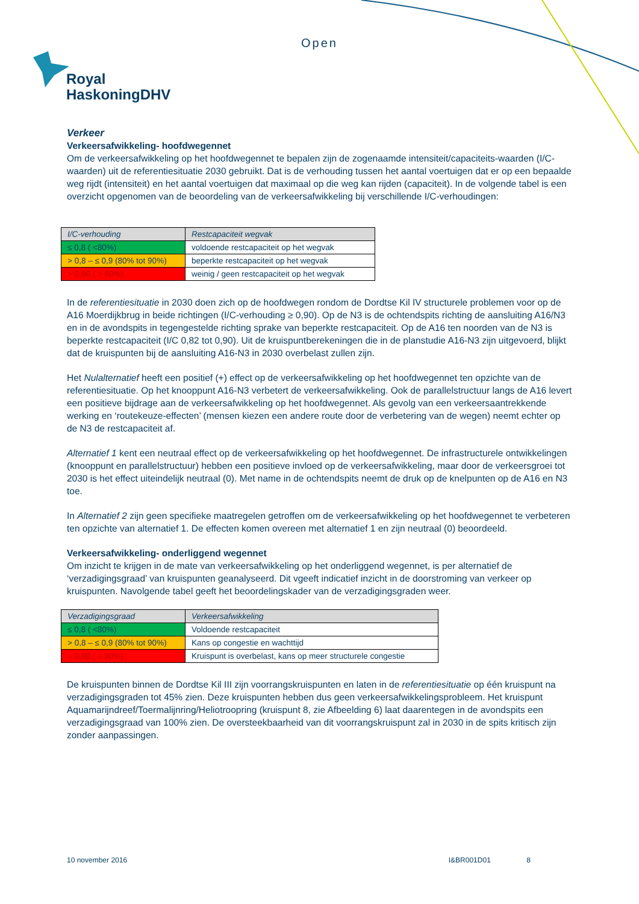Open
Royal
HaskoningDHV
Verkeer
Verkeersafwikkeling- hoofdwegennet
Om de verkeersafwikkeling op het hoofdwegennet te bepalen zijn de zogenaamde intensiteit/capaciteits-waarden (I/C-waarden) uit de referentiesituatie 2030 gebruikt. Dat is de verhouding tussen het aantal voertuigen dat er op een bepaalde weg rijdt (intensiteit) en het aantal voertuigen dat maximaal op die weg kan rijden (capaciteit). In de volgende tabel is een overzicht opgenomen van de beoordeling van de verkeersafwikkeling bij verschillende I/C-verhoudingen:
| I/C-verhouding | Restcapaciteit wegvak |
| --- | --- |
| ≤ 0,8 ( <80%) | voldoende restcapaciteit op het wegvak |
| > 0,8 – ≤ 0,9 (80% tot 90%) | beperkte restcapaciteit op het wegvak |
| > 0,90 ( > 90%) | weinig / geen restcapaciteit op het wegvak |
In de referentiesituatie in 2030 doen zich op de hoofdwegen rondom de Dordtse Kil IV structurele problemen voor op de A16 Moerdijkbrug in beide richtingen (I/C-verhouding ≥ 0,90). Op de N3 is de ochtendspits richting de aansluiting A16/N3 en in de avondspits in tegengestelde richting sprake van beperkte restcapaciteit. Op de A16 ten noorden van de N3 is beperkte restcapaciteit (I/C 0,82 tot 0,90). Uit de kruispuntberekeningen die in de planstudie A16-N3 zijn uitgevoerd, blijkt dat de kruispunten bij de aansluiting A16-N3 in 2030 overbelast zullen zijn.
Het Nulalternatief heeft een positief (+) effect op de verkeersafwikkeling op het hoofdwegennet ten opzichte van de referentiesituatie. Op het knooppunt A16-N3 verbetert de verkeersafwikkeling. Ook de parallelstructuur langs de A16 levert een positieve bijdrage aan de verkeersafwikkeling op het hoofdwegennet. Als gevolg van een verkeersaantrekkende werking en ‘routekeuze-effecten’ (mensen kiezen een andere route door de verbetering van de wegen) neemt echter op de N3 de restcapaciteit af.
Alternatief 1 kent een neutraal effect op de verkeersafwikkeling op het hoofdwegennet. De infrastructurele ontwikkelingen (knooppunt en parallelstructuur) hebben een positieve invloed op de verkeersafwikkeling, maar door de verkeersgroei tot 2030 is het effect uiteindelijk neutraal (0). Met name in de ochtendspits neemt de druk op de knelpunten op de A16 en N3 toe.
In Alternatief 2 zijn geen specifieke maatregelen getroffen om de verkeersafwikkeling op het hoofdwegennet te verbeteren ten opzichte van alternatief 1. De effecten komen overeen met alternatief 1 en zijn neutraal (0) beoordeeld.
Verkeersafwikkeling- onderliggend wegennet
Om inzicht te krijgen in de mate van verkeersafwikkeling op het onderliggend wegennet, is per alternatief de ‘verzadigingsgraad’ van kruispunten geanalyseerd. Dit vgeeft indicatief inzicht in de doorstroming van verkeer op kruispunten. Navolgende tabel geeft het beoordelingskader van de verzadigingsgraden weer.
| Verzadigingsgraad | Verkeersafwikkeling |
| --- | --- |
| ≤ 0,8 ( <80%) | Voldoende restcapaciteit |
| > 0,8 – ≤ 0,9 (80% tot 90%) | Kans op congestie en wachttijd |
| > 0,90 ( > 90%) | Kruispunt is overbelast, kans op meer structurele congestie |
De kruispunten binnen de Dordtse Kil III zijn voorrangskruispunten en laten in de referentiesituatie op één kruispunt na verzadigingsgraden tot 45% zien. Deze kruispunten hebben dus geen verkeersafwikkelingsprobleem. Het kruispunt Aquamarijndreef/Toermalijnring/Heliotroopring (kruispunt 8, zie Afbeelding 6) laat daarentegen in de avondspits een verzadigingsgraad van 100% zien. De oversteekbaarheid van dit voorrangskruispunt zal in 2030 in de spits kritisch zijn zonder aanpassingen.
10 november 2016 I&BR001D01 8